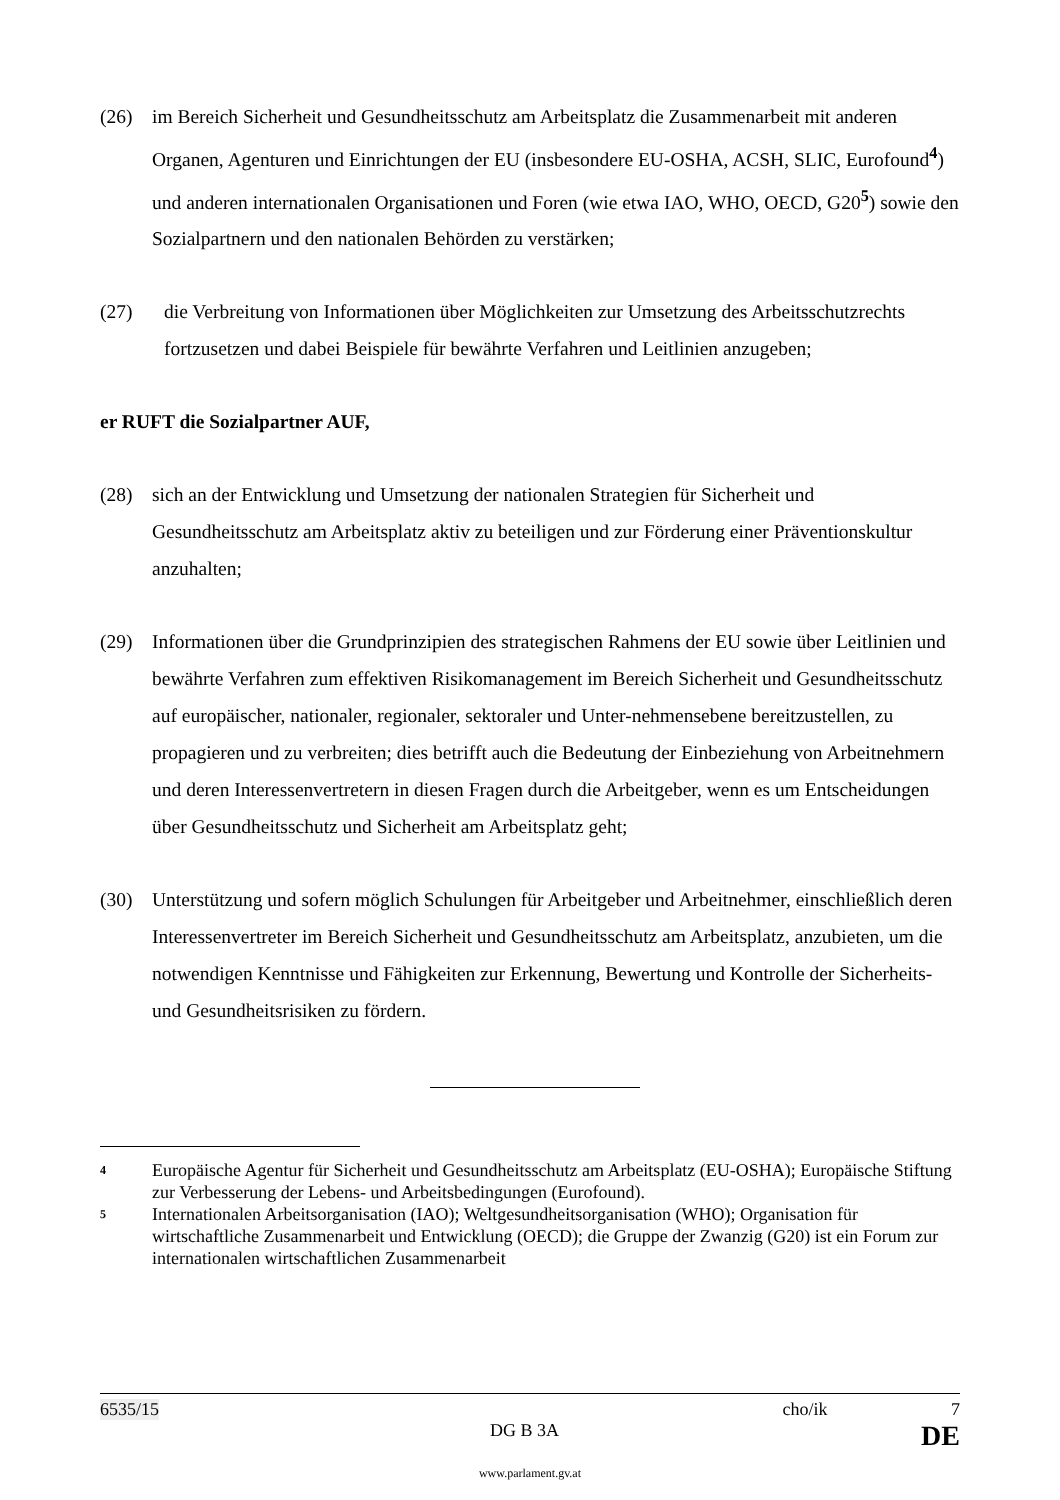(26) im Bereich Sicherheit und Gesundheitsschutz am Arbeitsplatz die Zusammenarbeit mit anderen Organen, Agenturen und Einrichtungen der EU (insbesondere EU-OSHA, ACSH, SLIC, Eurofound<sup>4</sup>) und anderen internationalen Organisationen und Foren (wie etwa IAO, WHO, OECD, G20<sup>5</sup>) sowie den Sozialpartnern und den nationalen Behörden zu verstärken;
(27) die Verbreitung von Informationen über Möglichkeiten zur Umsetzung des Arbeitsschutzrechts fortzusetzen und dabei Beispiele für bewährte Verfahren und Leitlinien anzugeben;
er RUFT die Sozialpartner AUF,
(28) sich an der Entwicklung und Umsetzung der nationalen Strategien für Sicherheit und Gesundheitsschutz am Arbeitsplatz aktiv zu beteiligen und zur Förderung einer Präventionskultur anzuhalten;
(29) Informationen über die Grundprinzipien des strategischen Rahmens der EU sowie über Leitlinien und bewährte Verfahren zum effektiven Risikomanagement im Bereich Sicherheit und Gesundheitsschutz auf europäischer, nationaler, regionaler, sektoraler und Unter-nehmensebene bereitzustellen, zu propagieren und zu verbreiten; dies betrifft auch die Bedeutung der Einbeziehung von Arbeitnehmern und deren Interessenvertretern in diesen Fragen durch die Arbeitgeber, wenn es um Entscheidungen über Gesundheitsschutz und Sicherheit am Arbeitsplatz geht;
(30) Unterstützung und sofern möglich Schulungen für Arbeitgeber und Arbeitnehmer, einschließlich deren Interessenvertreter im Bereich Sicherheit und Gesundheitsschutz am Arbeitsplatz, anzubieten, um die notwendigen Kenntnisse und Fähigkeiten zur Erkennung, Bewertung und Kontrolle der Sicherheits- und Gesundheitsrisiken zu fördern.
4
Europäische Agentur für Sicherheit und Gesundheitsschutz am Arbeitsplatz (EU-OSHA); Europäische Stiftung zur Verbesserung der Lebens- und Arbeitsbedingungen (Eurofound).
5
Internationalen Arbeitsorganisation (IAO); Weltgesundheitsorganisation (WHO); Organisation für wirtschaftliche Zusammenarbeit und Entwicklung (OECD); die Gruppe der Zwanzig (G20) ist ein Forum zur internationalen wirtschaftlichen Zusammenarbeit
6535/15 cho/ik 7
DG B 3A DE
www.parlament.gv.at